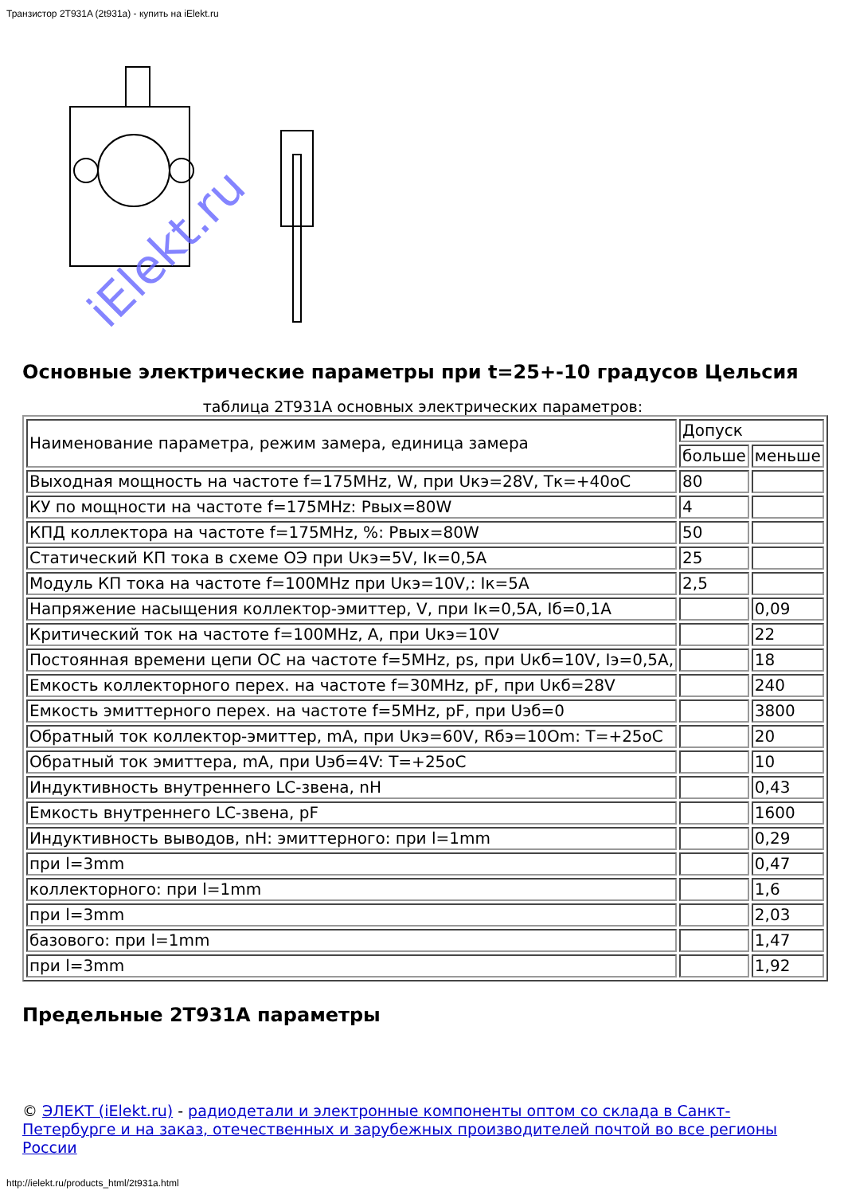Транзистор 2T931A (2t931a) - купить на iElekt.ru
iElekt.ru
Основные электрические параметры при t=25+-10 градусов Цельсия
таблица 2T931A основных электрических параметров:
| Наименование параметра, режим замера, единица замера | Допуск | |
| | больше | меньше |
| Выходная мощность на частоте f=175MHz, W, при Uкэ=28V, Тк=+40оС | 80 | |
| КУ по мощности на частоте f=175MHz: Pвых=80W | 4 | |
| КПД коллектора на частоте f=175MHz, %: Pвых=80W | 50 | |
| Статический КП тока в схеме ОЭ при Uкэ=5V, Iк=0,5A | 25 | |
| Модуль КП тока на частоте f=100MHz при Uкэ=10V,: Iк=5A | 2,5 | |
| Напряжение насыщения коллектор-эмиттер, V, при Iк=0,5A, Iб=0,1A | | 0,09 |
| Критический ток на частоте f=100MHz, A, при Uкэ=10V | | 22 |
| Постоянная времени цепи ОС на частоте f=5MHz, ps, при Uкб=10V, Iэ=0,5A, | | 18 |
| Емкость коллекторного перех. на частоте f=30MHz, pF, при Uкб=28V | | 240 |
| Емкость эмиттерного перех. на частоте f=5MHz, pF, при Uэб=0 | | 3800 |
| Обратный ток коллектор-эмиттер, mA, при Uкэ=60V, Rбэ=10Om: T=+25oC | | 20 |
| Обратный ток эмиттера, mA, при Uэб=4V: T=+25oC | | 10 |
| Индуктивность внутреннего LC-звена, nH | | 0,43 |
| Емкость внутреннего LC-звена, pF | | 1600 |
| Индуктивность выводов, nH: эмиттерного: при l=1mm | | 0,29 |
| при l=3mm | | 0,47 |
| коллекторного: при l=1mm | | 1,6 |
| при l=3mm | | 2,03 |
| базового: при l=1mm | | 1,47 |
| при l=3mm | | 1,92 |
Предельные 2T931A параметры
© ЭЛЕКТ (iElekt.ru) - радиодетали и электронные компоненты оптом со склада в Санкт-Петербурге и на заказ, отечественных и зарубежных производителей почтой во все регионы России
http://ielekt.ru/products_html/2t931a.html